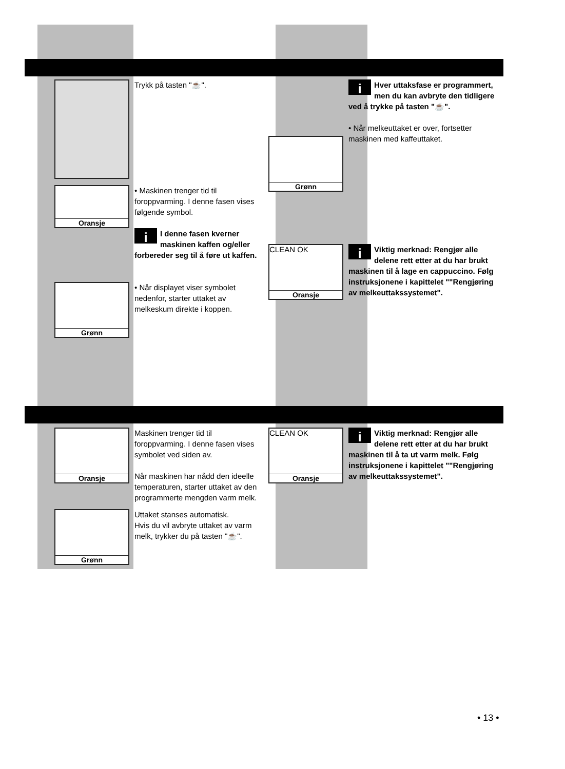Trykk på tasten "☕".
Oransje
• Maskinen trenger tid til foroppvarming. I denne fasen vises følgende symbol.
i I denne fasen kverner maskinen kaffen og/eller forbereder seg til å føre ut kaffen.
Grønn
• Når displayet viser symbolet nedenfor, starter uttaket av melkeskum direkte i koppen.
Grønn
i Hver uttaksfase er programmert, men du kan avbryte den tidligere ved å trykke på tasten "☕".
• Når melkeuttaket er over, fortsetter maskinen med kaffeuttaket.
CLEAN OK
Oransje
i Viktig merknad: Rengjør alle delene rett etter at du har brukt maskinen til å lage en cappuccino. Følg instruksjonene i kapittelet ""Rengjøring av melkeuttakssystemet".
Oransje
Maskinen trenger tid til foroppvarming. I denne fasen vises symbolet ved siden av.
Når maskinen har nådd den ideelle temperaturen, starter uttaket av den programmerte mengden varm melk.
Grønn
Uttaket stanses automatisk.
Hvis du vil avbryte uttaket av varm melk, trykker du på tasten "☕".
CLEAN OK
Oransje
i Viktig merknad: Rengjør alle delene rett etter at du har brukt maskinen til å ta ut varm melk. Følg instruksjonene i kapittelet ""Rengjøring av melkeuttakssystemet".
• 13 •